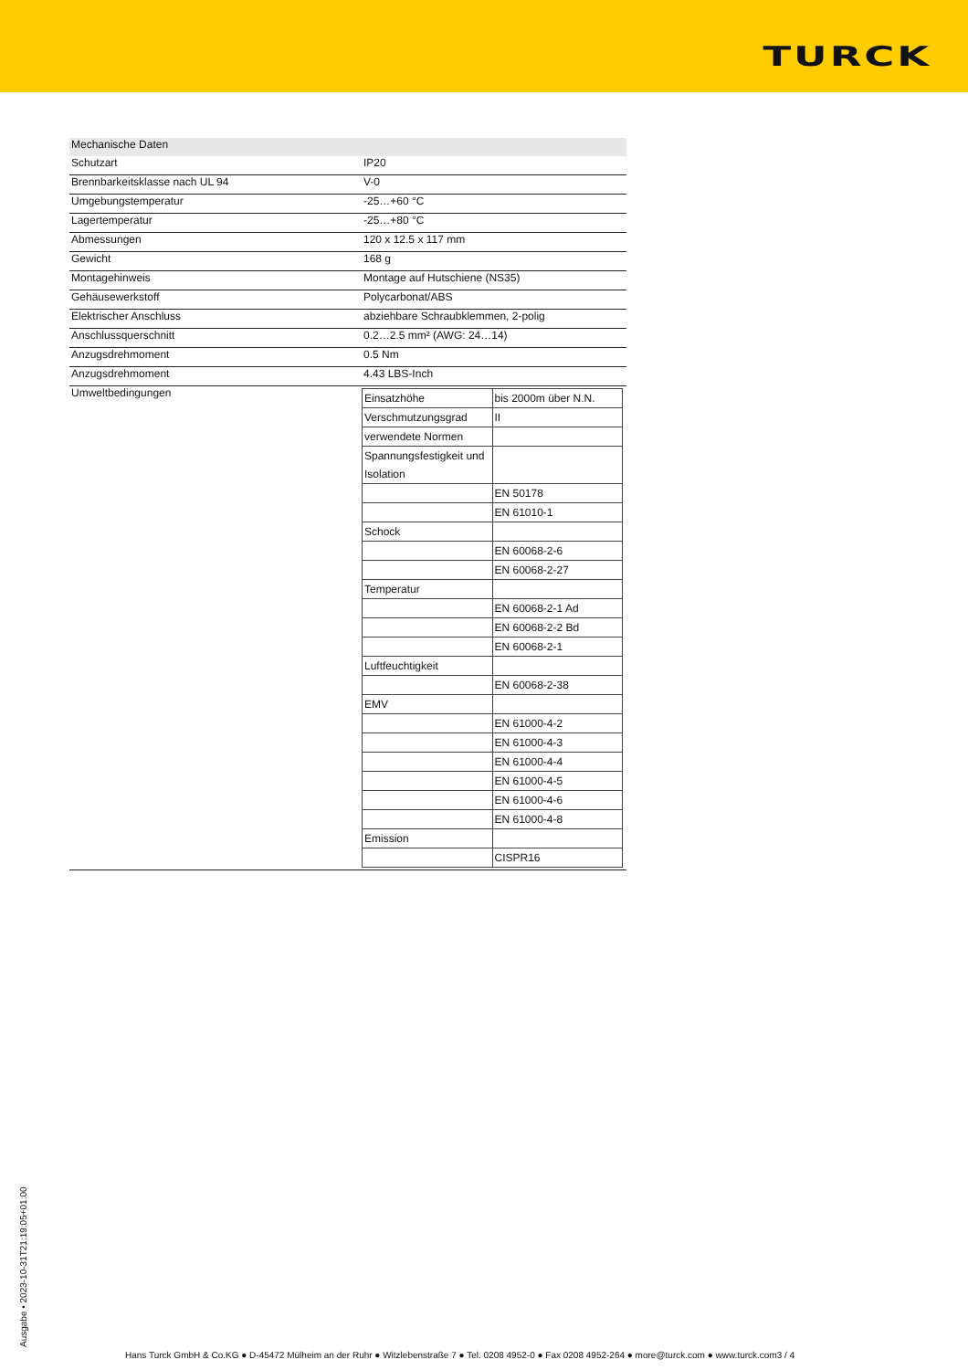TURCK
| Mechanische Daten | |
| Schutzart | IP20 |
| Brennbarkeitsklasse nach UL 94 | V-0 |
| Umgebungstemperatur | -25…+60 °C |
| Lagertemperatur | -25…+80 °C |
| Abmessungen | 120 x 12.5 x 117 mm |
| Gewicht | 168 g |
| Montagehinweis | Montage auf Hutschiene (NS35) |
| Gehäusewerkstoff | Polycarbonat/ABS |
| Elektrischer Anschluss | abziehbare Schraubklemmen, 2-polig |
| Anschlussquerschnitt | 0.2…2.5 mm² (AWG: 24…14) |
| Anzugsdrehmoment | 0.5 Nm |
| Anzugsdrehmoment | 4.43 LBS-Inch |
| Umweltbedingungen | / Einsatzhöhe / bis 2000m über N.N. / / Verschmutzungsgrad / II / / verwendete Normen / / / Spannungsfestigkeit und Isolation / / / / EN 50178 / / / EN 61010-1 / / Schock / / / / EN 60068-2-6 / / / EN 60068-2-27 / / Temperatur / / / / EN 60068-2-1 Ad / / / EN 60068-2-2 Bd / / / EN 60068-2-1 / / Luftfeuchtigkeit / / / / EN 60068-2-38 / / EMV / / / / EN 61000-4-2 / / / EN 61000-4-3 / / / EN 61000-4-4 / / / EN 61000-4-5 / / / EN 61000-4-6 / / / EN 61000-4-8 / / Emission / / / / CISPR16 / |
Ausgabe • 2023-10-31T21:19:05+01:00
Hans Turck GmbH & Co.KG ● D-45472 Mülheim an der Ruhr ● Witzlebenstraße 7 ● Tel. 0208 4952-0 ● Fax 0208 4952-264 ● more@turck.com ● www.turck.com3 / 4